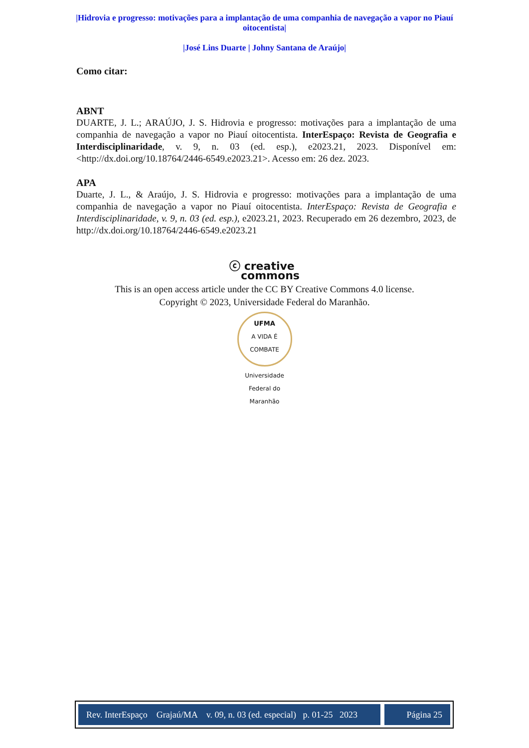|Hidrovia e progresso: motivações para a implantação de uma companhia de navegação a vapor no Piauí oitocentista|
|José Lins Duarte | Johny Santana de Araújo|
Como citar:
ABNT
DUARTE, J. L.; ARAÚJO, J. S. Hidrovia e progresso: motivações para a implantação de uma companhia de navegação a vapor no Piauí oitocentista. InterEspaço: Revista de Geografia e Interdisciplinaridade, v. 9, n. 03 (ed. esp.), e2023.21, 2023. Disponível em: <http://dx.doi.org/10.18764/2446-6549.e2023.21>. Acesso em: 26 dez. 2023.
APA
Duarte, J. L., & Araújo, J. S. Hidrovia e progresso: motivações para a implantação de uma companhia de navegação a vapor no Piauí oitocentista. InterEspaço: Revista de Geografia e Interdisciplinaridade, v. 9, n. 03 (ed. esp.), e2023.21, 2023. Recuperado em 26 dezembro, 2023, de http://dx.doi.org/10.18764/2446-6549.e2023.21
ⓒ creative
commons
This is an open access article under the CC BY Creative Commons 4.0 license.
Copyright © 2023, Universidade Federal do Maranhão.
UFMA
A VIDA É COMBATE
Universidade Federal do Maranhão
Rev. InterEspaço Grajaú/MA v. 09, n. 03 (ed. especial) p. 01-25 2023
Página 25